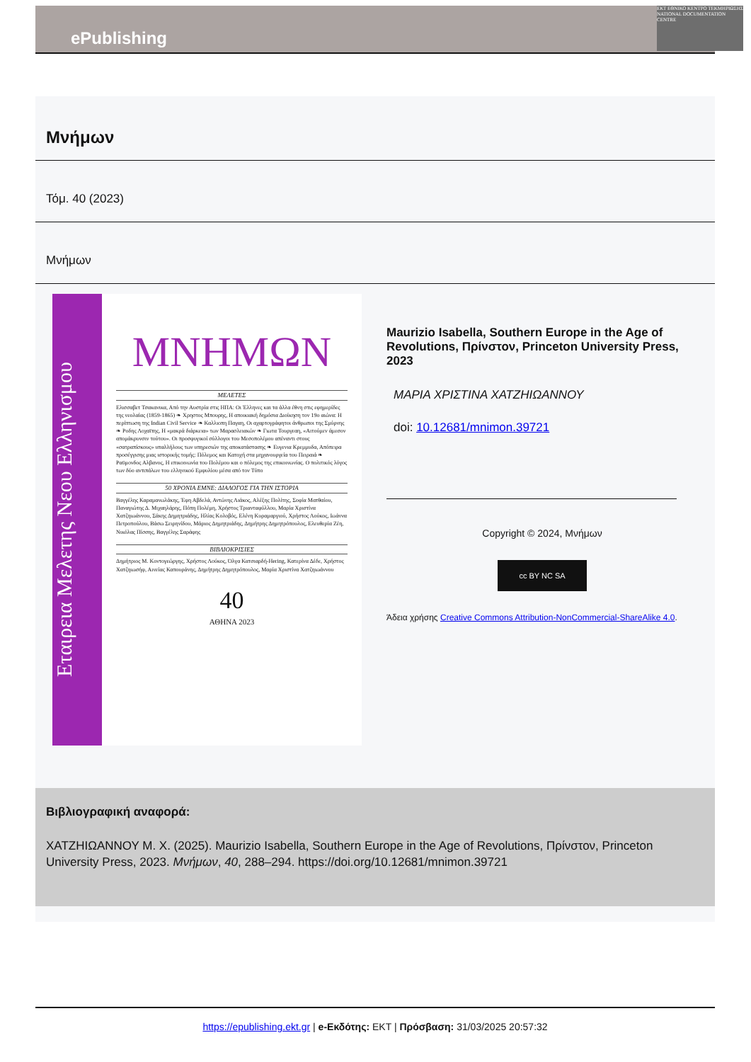ePublishing
ΕΚΤ ΕΘΝΙΚΟ ΚΕΝΤΡΟ ΤΕΚΜΗΡΙΩΣΗΣ NATIONAL DOCUMENTATION CENTRE
Μνήμων
Τόμ. 40 (2023)
Μνήμων
Εταιρεια Μελετης Νεου Ελληνισμου
ΜΝΗΜΩΝ
ΜΕΛΕΤΕΣ
Ελισσαβετ Τσακανικα, Από την Αυστρία στις ΗΠΑ: Οι Έλληνες και τα άλλα έθνη στις εφημερίδες της νεολαίας (1859-1865) ❧ Χρηστος Μπουρης, Η αποικιακή δημόσια Διοίκηση τον 19ο αιώνα: Η περίπτωση της Indian Civil Service ❧ Καλλιοπη Παγαη, Οι αχαρτογράφητοι άνθρωποι της Σμύρνης ❧ Ροδης Λοχαϊτης, Η «μακρά διάρκεια» των Μαρασλειακών ❧ Γιωτα Τουργεαη, «Αιτούμεν άμεσον απομάκρυνσιν τούτου». Οι προσφυγικοί σύλλογοι του Μεσοπολέμου απέναντι στους «σατραπίσκους» υπαλλήλους των υπηρεσιών της αποκατάστασης ❧ Ευγενια Κρεμμυδα, Απόπειρα προσέγγισης μιας ιστορικής τομής: Πόλεμος και Κατοχή στα μηχανουργεία του Πειραιά ❧ Ραϋμονδος Αλβανος, Η επικοινωνία του Πολέμου και ο πόλεμος της επικοινωνίας. Ο πολιτικός λόγος των δύο αντιπάλων του ελληνικού Εμφυλίου μέσα από τον Τύπο
50 ΧΡΟΝΙΑ ΕΜΝΕ: ΔΙΑΛΟΓΟΣ ΓΙΑ ΤΗΝ ΙΣΤΟΡΙΑ
Βαγγέλης Καραμανωλάκης, Έφη Αβδελά, Αντώνης Λιάκος, Αλέξης Πολίτης, Σοφία Ματθαίου, Παναγιώτης Δ. Μιχαηλάρης, Πόπη Πολέμη, Χρήστος Τριανταφύλλου, Μαρία Χριστίνα Χατζηιωάννου, Σάκης Δημητριάδης, Ηλίας Κολοβός, Ελένη Κυραμαργιού, Χρήστος Λούκος, Ιωάννα Πετροπούλου, Βάσω Σειρηνίδου, Μάριος Δημητριάδης, Δημήτρης Δημητρόπουλος, Ελευθερία Ζέη, Νικόλας Πίσσης, Βαγγέλης Σαράφης
ΒΙΒΛΙΟΚΡΙΣΙΕΣ
Δημήτριος Μ. Κοντογεώργης, Χρήστος Λούκος, Όλγα Κατσιαρδή-Hering, Κατερίνα Δέδε, Χρήστος Χατζηιωσήφ, Αινείας Καπουράνης, Δημήτρης Δημητρόπουλος, Μαρία Χριστίνα Χατζηιωάννου
40
ΑΘΗΝΑ 2023
Maurizio Isabella, Southern Europe in the Age of Revolutions, Πρίνστον, Princeton University Press, 2023
ΜΑΡΙΑ ΧΡΙΣΤΙΝΑ ΧΑΤΖΗΙΩΑΝΝΟΥ
doi: 10.12681/mnimon.39721
Copyright © 2024, Μνήμων
cc BY NC SA
Άδεια χρήσης Creative Commons Attribution-NonCommercial-ShareAlike 4.0.
Βιβλιογραφική αναφορά:
ΧΑΤΖΗΙΩΑΝΝΟΥ Μ. Χ. (2025). Maurizio Isabella, Southern Europe in the Age of Revolutions, Πρίνστον, Princeton University Press, 2023. Μνήμων, 40, 288–294. https://doi.org/10.12681/mnimon.39721
https://epublishing.ekt.gr | e-Εκδότης: EKT | Πρόσβαση: 31/03/2025 20:57:32